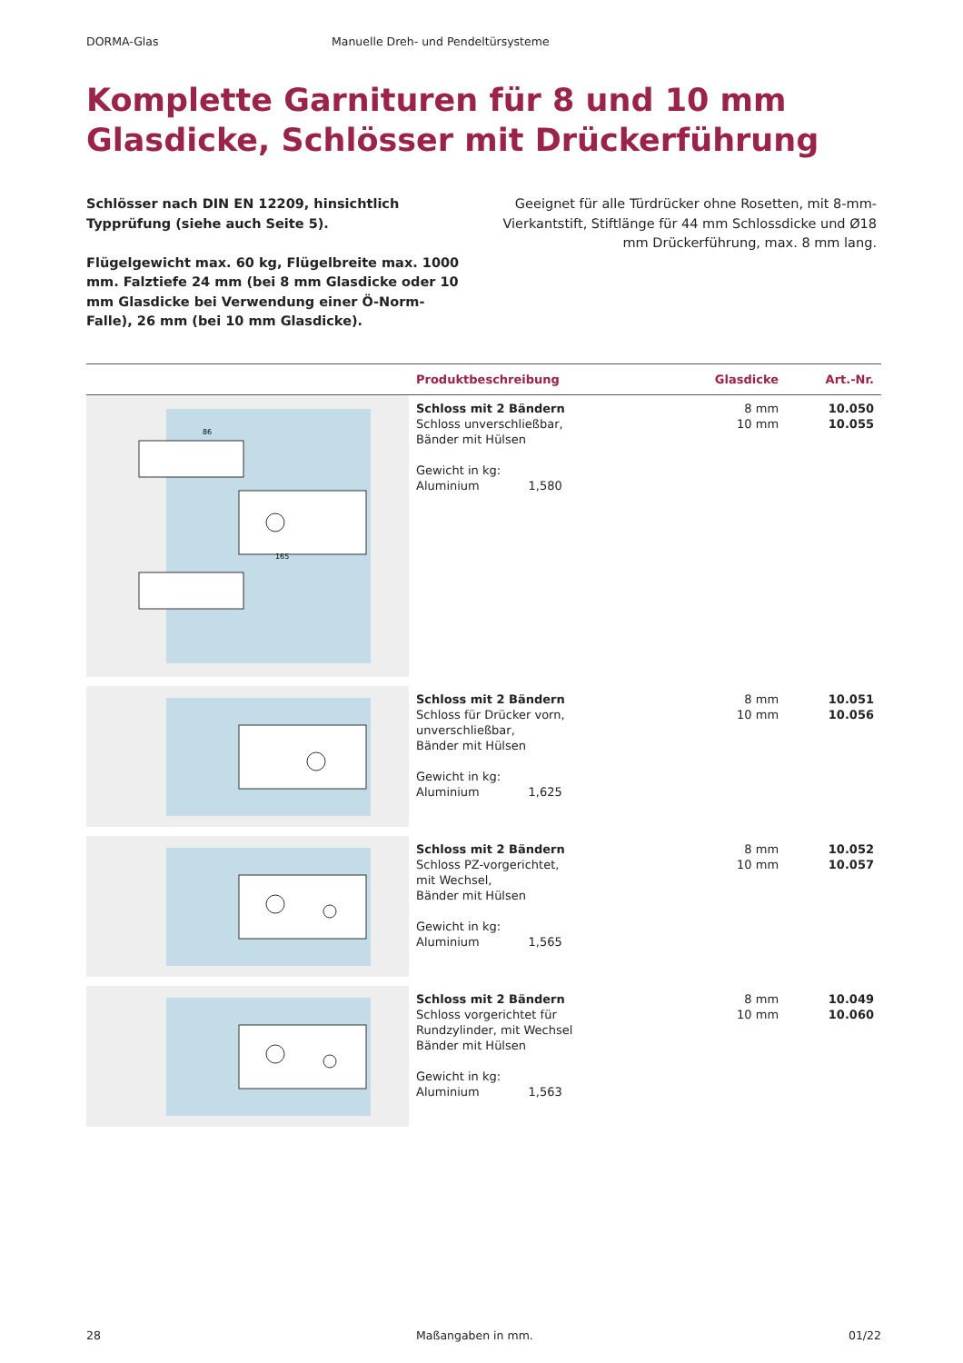DORMA-Glas Manuelle Dreh- und Pendeltürsysteme
Komplette Garnituren für 8 und 10 mm Glasdicke, Schlösser mit Drückerführung
Schlösser nach DIN EN 12209, hinsichtlich Typprüfung (siehe auch Seite 5).
Flügelgewicht max. 60 kg, Flügelbreite max. 1000 mm. Falztiefe 24 mm (bei 8 mm Glasdicke oder 10 mm Glasdicke bei Verwendung einer Ö-Norm-Falle), 26 mm (bei 10 mm Glasdicke).
Geeignet für alle Türdrücker ohne Rosetten, mit 8-mm-Vierkantstift, Stiftlänge für 44 mm Schloss­dicke und Ø18 mm Drückerführung, max. 8 mm lang.
| | Produktbeschreibung | Glasdicke | Art.-Nr. |
| --- | --- | --- | --- |
| 165 86 | Schloss mit 2 Bändern Schloss unverschließbar, Bänder mit Hülsen Gewicht in kg: Aluminium 1,580 | 8 mm 10 mm | 10.050 10.055 |
| | Schloss mit 2 Bändern Schloss für Drücker vorn, unverschließbar, Bänder mit Hülsen Gewicht in kg: Aluminium 1,625 | 8 mm 10 mm | 10.051 10.056 |
| | Schloss mit 2 Bändern Schloss PZ-vorgerichtet, mit Wechsel, Bänder mit Hülsen Gewicht in kg: Aluminium 1,565 | 8 mm 10 mm | 10.052 10.057 |
| | Schloss mit 2 Bändern Schloss vorgerichtet für Rundzylinder, mit Wechsel Bänder mit Hülsen Gewicht in kg: Aluminium 1,563 | 8 mm 10 mm | 10.049 10.060 |
28 Maßangaben in mm. 01/22